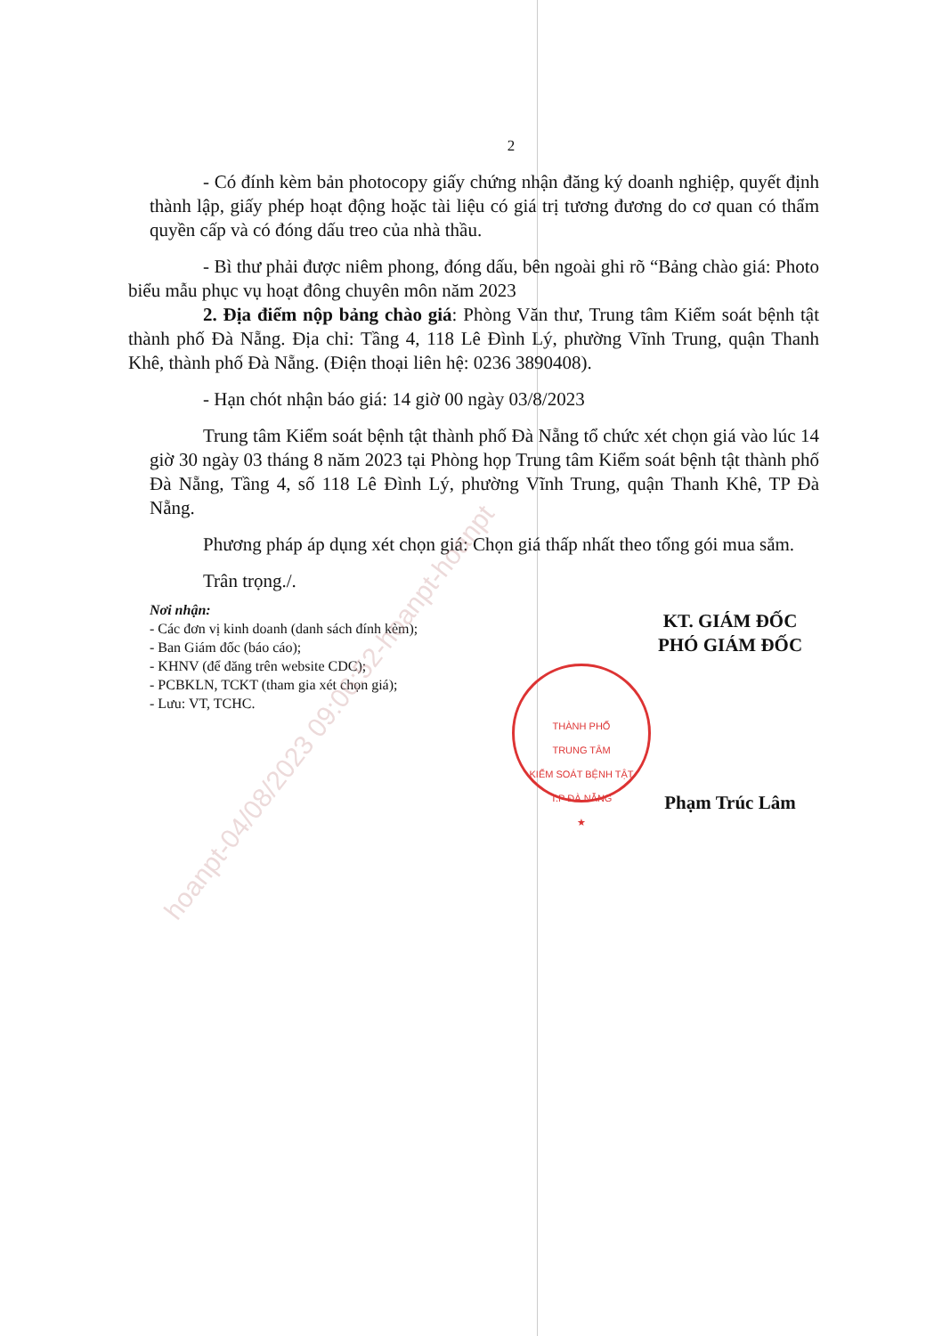2
- Có đính kèm bản photocopy giấy chứng nhận đăng ký doanh nghiệp, quyết định thành lập, giấy phép hoạt động hoặc tài liệu có giá trị tương đương do cơ quan có thẩm quyền cấp và có đóng dấu treo của nhà thầu.
- Bì thư phải được niêm phong, đóng dấu, bên ngoài ghi rõ “Bảng chào giá: Photo biểu mẫu phục vụ hoạt đông chuyên môn năm 2023
2. Địa điểm nộp bảng chào giá: Phòng Văn thư, Trung tâm Kiểm soát bệnh tật thành phố Đà Nẵng. Địa chỉ: Tầng 4, 118 Lê Đình Lý, phường Vĩnh Trung, quận Thanh Khê, thành phố Đà Nẵng. (Điện thoại liên hệ: 0236 3890408).
- Hạn chót nhận báo giá: 14 giờ 00 ngày 03/8/2023
Trung tâm Kiểm soát bệnh tật thành phố Đà Nẵng tổ chức xét chọn giá vào lúc 14 giờ 30 ngày 03 tháng 8 năm 2023 tại Phòng họp Trung tâm Kiểm soát bệnh tật thành phố Đà Nẵng, Tầng 4, số 118 Lê Đình Lý, phường Vĩnh Trung, quận Thanh Khê, TP Đà Nẵng.
Phương pháp áp dụng xét chọn giá: Chọn giá thấp nhất theo tổng gói mua sắm.
Trân trọng./.
Nơi nhận:
- Các đơn vị kinh doanh (danh sách đính kèm);
- Ban Giám đốc (báo cáo);
- KHNV (để đăng trên website CDC);
- PCBKLN, TCKT (tham gia xét chọn giá);
- Lưu: VT, TCHC.
KT. GIÁM ĐỐC
PHÓ GIÁM ĐỐC
Phạm Trúc Lâm
THÀNH PHỐ
TRUNG TÂM
KIỂM SOÁT BỆNH TẬT
T.P ĐÀ NẴNG
★
hoanpt-04/08/2023 09:06:52-hoanpt-hoanpt